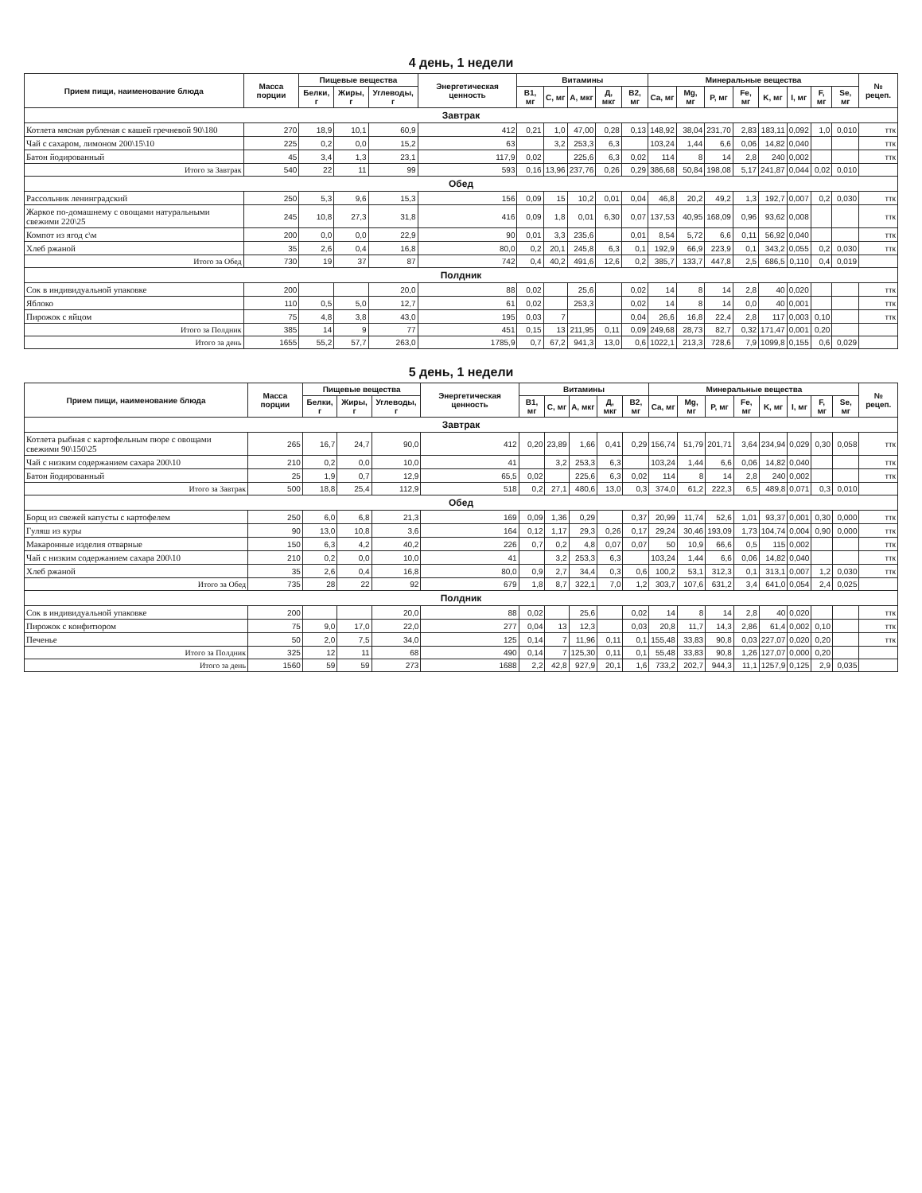4 день, 1 недели
| Прием пищи, наименование блюда | Масса порции | Пищевые вещества | | | Энергетическая ценность | Витамины | | | | | Минеральные вещества | | | | | | | | № рецеп. |
| --- | --- | --- | --- | --- | --- | --- | --- | --- | --- | --- | --- | --- | --- | --- | --- | --- | --- | --- | --- |
| | | Белки, г | Жиры, г | Углеводы, г | | B1, мг | C, мг | A, мкг | Д, мкг | B2, мг | Ca, мг | Mg, мг | P, мг | Fe, мг | K, мг | I, мг | F, мг | Se, мг | |
| Завтрак | | | | | | | | | | | | | | | | | | | |
| Котлета мясная рубленая с кашей гречневой 90\180 | 270 | 18,9 | 10,1 | 60,9 | 412 | 0,21 | 1,0 | 47,00 | 0,28 | 0,13 | 148,92 | 38,04 | 231,70 | 2,83 | 183,11 | 0,092 | 1,0 | 0,010 | ттк |
| Чай с сахаром, лимоном 200\15\10 | 225 | 0,2 | 0,0 | 15,2 | 63 | | 3,2 | 253,3 | 6,3 | | 103,24 | 1,44 | 6,6 | 0,06 | 14,82 | 0,040 | | | ттк |
| Батон йодированный | 45 | 3,4 | 1,3 | 23,1 | 117,9 | 0,02 | | 225,6 | 6,3 | 0,02 | 114 | 8 | 14 | 2,8 | 240 | 0,002 | | | ттк |
| Итого за Завтрак | 540 | 22 | 11 | 99 | 593 | 0,16 | 13,96 | 237,76 | 0,26 | 0,29 | 386,68 | 50,84 | 198,08 | 5,17 | 241,87 | 0,044 | 0,02 | 0,010 | |
| Обед | | | | | | | | | | | | | | | | | | | |
| Рассольник ленинградский | 250 | 5,3 | 9,6 | 15,3 | 156 | 0,09 | 15 | 10,2 | 0,01 | 0,04 | 46,8 | 20,2 | 49,2 | 1,3 | 192,7 | 0,007 | 0,2 | 0,030 | ттк |
| Жаркое по-домашнему с овощами натуральными свежими 220\25 | 245 | 10,8 | 27,3 | 31,8 | 416 | 0,09 | 1,8 | 0,01 | 6,30 | 0,07 | 137,53 | 40,95 | 168,09 | 0,96 | 93,62 | 0,008 | | | ттк |
| Компот из ягод с\м | 200 | 0,0 | 0,0 | 22,9 | 90 | 0,01 | 3,3 | 235,6 | | 0,01 | 8,54 | 5,72 | 6,6 | 0,11 | 56,92 | 0,040 | | | ттк |
| Хлеб ржаной | 35 | 2,6 | 0,4 | 16,8 | 80,0 | 0,2 | 20,1 | 245,8 | 6,3 | 0,1 | 192,9 | 66,9 | 223,9 | 0,1 | 343,2 | 0,055 | 0,2 | 0,030 | ттк |
| Итого за Обед | 730 | 19 | 37 | 87 | 742 | 0,4 | 40,2 | 491,6 | 12,6 | 0,2 | 385,7 | 133,7 | 447,8 | 2,5 | 686,5 | 0,110 | 0,4 | 0,019 | |
| Полдник | | | | | | | | | | | | | | | | | | | |
| Сок в индивидуальной упаковке | 200 | | | 20,0 | 88 | 0,02 | | 25,6 | | 0,02 | 14 | 8 | 14 | 2,8 | 40 | 0,020 | | | ттк |
| Яблоко | 110 | 0,5 | 5,0 | 12,7 | 61 | 0,02 | | 253,3 | | 0,02 | 14 | 8 | 14 | 0,0 | 40 | 0,001 | | | ттк |
| Пирожок с яйцом | 75 | 4,8 | 3,8 | 43,0 | 195 | 0,03 | 7 | | | 0,04 | 26,6 | 16,8 | 22,4 | 2,8 | 117 | 0,003 | 0,10 | | ттк |
| Итого за Полдник | 385 | 14 | 9 | 77 | 451 | 0,15 | 13 | 211,95 | 0,11 | 0,09 | 249,68 | 28,73 | 82,7 | 0,32 | 171,47 | 0,001 | 0,20 | | |
| Итого за день | 1655 | 55,2 | 57,7 | 263,0 | 1785,9 | 0,7 | 67,2 | 941,3 | 13,0 | 0,6 | 1022,1 | 213,3 | 728,6 | 7,9 | 1099,8 | 0,155 | 0,6 | 0,029 | |
5 день, 1 недели
| Прием пищи, наименование блюда | Масса порции | Пищевые вещества | | | Энергетическая ценность | Витамины | | | | | Минеральные вещества | | | | | | | | № рецеп. |
| --- | --- | --- | --- | --- | --- | --- | --- | --- | --- | --- | --- | --- | --- | --- | --- | --- | --- | --- | --- |
| | | Белки, г | Жиры, г | Углеводы, г | | B1, мг | C, мг | A, мкг | Д, мкг | B2, мг | Ca, мг | Mg, мг | P, мг | Fe, мг | K, мг | I, мг | F, мг | Se, мг | |
| Завтрак | | | | | | | | | | | | | | | | | | | |
| Котлета рыбная с картофельным пюре с овощами свежими 90\150\25 | 265 | 16,7 | 24,7 | 90,0 | 412 | 0,20 | 23,89 | 1,66 | 0,41 | 0,29 | 156,74 | 51,79 | 201,71 | 3,64 | 234,94 | 0,029 | 0,30 | 0,058 | ттк |
| Чай с низким содержанием сахара 200\10 | 210 | 0,2 | 0,0 | 10,0 | 41 | | 3,2 | 253,3 | 6,3 | | 103,24 | 1,44 | 6,6 | 0,06 | 14,82 | 0,040 | | | ттк |
| Батон йодированный | 25 | 1,9 | 0,7 | 12,9 | 65,5 | 0,02 | | 225,6 | 6,3 | 0,02 | 114 | 8 | 14 | 2,8 | 240 | 0,002 | | | ттк |
| Итого за Завтрак | 500 | 18,8 | 25,4 | 112,9 | 518 | 0,2 | 27,1 | 480,6 | 13,0 | 0,3 | 374,0 | 61,2 | 222,3 | 6,5 | 489,8 | 0,071 | 0,3 | 0,010 | |
| Обед | | | | | | | | | | | | | | | | | | | |
| Борщ из свежей капусты с картофелем | 250 | 6,0 | 6,8 | 21,3 | 169 | 0,09 | 1,36 | 0,29 | | 0,37 | 20,99 | 11,74 | 52,6 | 1,01 | 93,37 | 0,001 | 0,30 | 0,000 | ттк |
| Гуляш из куры | 90 | 13,0 | 10,8 | 3,6 | 164 | 0,12 | 1,17 | 29,3 | 0,26 | 0,17 | 29,24 | 30,46 | 193,09 | 1,73 | 104,74 | 0,004 | 0,90 | 0,000 | ттк |
| Макаронные изделия отварные | 150 | 6,3 | 4,2 | 40,2 | 226 | 0,7 | 0,2 | 4,8 | 0,07 | 0,07 | 50 | 10,9 | 66,6 | 0,5 | 115 | 0,002 | | | ттк |
| Чай с низким содержанием сахара 200\10 | 210 | 0,2 | 0,0 | 10,0 | 41 | | 3,2 | 253,3 | 6,3 | | 103,24 | 1,44 | 6,6 | 0,06 | 14,82 | 0,040 | | | ттк |
| Хлеб ржаной | 35 | 2,6 | 0,4 | 16,8 | 80,0 | 0,9 | 2,7 | 34,4 | 0,3 | 0,6 | 100,2 | 53,1 | 312,3 | 0,1 | 313,1 | 0,007 | 1,2 | 0,030 | ттк |
| Итого за Обед | 735 | 28 | 22 | 92 | 679 | 1,8 | 8,7 | 322,1 | 7,0 | 1,2 | 303,7 | 107,6 | 631,2 | 3,4 | 641,0 | 0,054 | 2,4 | 0,025 | |
| Полдник | | | | | | | | | | | | | | | | | | | |
| Сок в индивидуальной упаковке | 200 | | | 20,0 | 88 | 0,02 | | 25,6 | | 0,02 | 14 | 8 | 14 | 2,8 | 40 | 0,020 | | | ттк |
| Пирожок с конфитюром | 75 | 9,0 | 17,0 | 22,0 | 277 | 0,04 | 13 | 12,3 | | 0,03 | 20,8 | 11,7 | 14,3 | 2,86 | 61,4 | 0,002 | 0,10 | | ттк |
| Печенье | 50 | 2,0 | 7,5 | 34,0 | 125 | 0,14 | 7 | 11,96 | 0,11 | 0,1 | 155,48 | 33,83 | 90,8 | 0,03 | 227,07 | 0,020 | 0,20 | | ттк |
| Итого за Полдник | 325 | 12 | 11 | 68 | 490 | 0,14 | 7 | 125,30 | 0,11 | 0,1 | 55,48 | 33,83 | 90,8 | 1,26 | 127,07 | 0,000 | 0,20 | | |
| Итого за день | 1560 | 59 | 59 | 273 | 1688 | 2,2 | 42,8 | 927,9 | 20,1 | 1,6 | 733,2 | 202,7 | 944,3 | 11,1 | 1257,9 | 0,125 | 2,9 | 0,035 | |